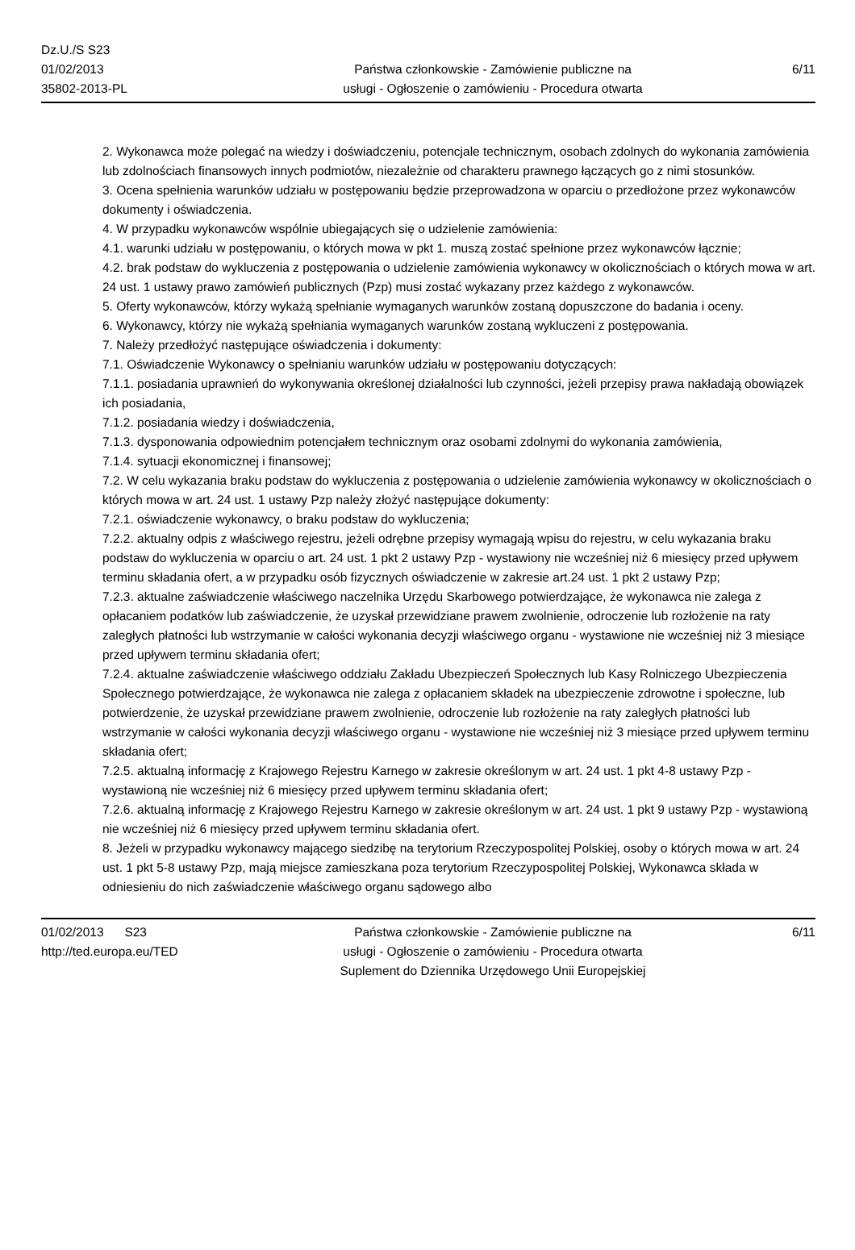Dz.U./S S23
01/02/2013
35802-2013-PL
Państwa członkowskie - Zamówienie publiczne na
usługi - Ogłoszenie o zamówieniu - Procedura otwarta
6/11
2. Wykonawca może polegać na wiedzy i doświadczeniu, potencjale technicznym, osobach zdolnych do wykonania zamówienia lub zdolnościach finansowych innych podmiotów, niezależnie od charakteru prawnego łączących go z nimi stosunków.
3. Ocena spełnienia warunków udziału w postępowaniu będzie przeprowadzona w oparciu o przedłożone przez wykonawców dokumenty i oświadczenia.
4. W przypadku wykonawców wspólnie ubiegających się o udzielenie zamówienia:
4.1. warunki udziału w postępowaniu, o których mowa w pkt 1. muszą zostać spełnione przez wykonawców łącznie;
4.2. brak podstaw do wykluczenia z postępowania o udzielenie zamówienia wykonawcy w okolicznościach o których mowa w art. 24 ust. 1 ustawy prawo zamówień publicznych (Pzp) musi zostać wykazany przez każdego z wykonawców.
5. Oferty wykonawców, którzy wykażą spełnianie wymaganych warunków zostaną dopuszczone do badania i oceny.
6. Wykonawcy, którzy nie wykażą spełniania wymaganych warunków zostaną wykluczeni z postępowania.
7. Należy przedłożyć następujące oświadczenia i dokumenty:
7.1. Oświadczenie Wykonawcy o spełnianiu warunków udziału w postępowaniu dotyczących:
7.1.1. posiadania uprawnień do wykonywania określonej działalności lub czynności, jeżeli przepisy prawa nakładają obowiązek ich posiadania,
7.1.2. posiadania wiedzy i doświadczenia,
7.1.3. dysponowania odpowiednim potencjałem technicznym oraz osobami zdolnymi do wykonania zamówienia,
7.1.4. sytuacji ekonomicznej i finansowej;
7.2. W celu wykazania braku podstaw do wykluczenia z postępowania o udzielenie zamówienia wykonawcy w okolicznościach o których mowa w art. 24 ust. 1 ustawy Pzp należy złożyć następujące dokumenty:
7.2.1. oświadczenie wykonawcy, o braku podstaw do wykluczenia;
7.2.2. aktualny odpis z właściwego rejestru, jeżeli odrębne przepisy wymagają wpisu do rejestru, w celu wykazania braku podstaw do wykluczenia w oparciu o art. 24 ust. 1 pkt 2 ustawy Pzp - wystawiony nie wcześniej niż 6 miesięcy przed upływem terminu składania ofert, a w przypadku osób fizycznych oświadczenie w zakresie art.24 ust. 1 pkt 2 ustawy Pzp;
7.2.3. aktualne zaświadczenie właściwego naczelnika Urzędu Skarbowego potwierdzające, że wykonawca nie zalega z opłacaniem podatków lub zaświadczenie, że uzyskał przewidziane prawem zwolnienie, odroczenie lub rozłożenie na raty zaległych płatności lub wstrzymanie w całości wykonania decyzji właściwego organu - wystawione nie wcześniej niż 3 miesiące przed upływem terminu składania ofert;
7.2.4. aktualne zaświadczenie właściwego oddziału Zakładu Ubezpieczeń Społecznych lub Kasy Rolniczego Ubezpieczenia Społecznego potwierdzające, że wykonawca nie zalega z opłacaniem składek na ubezpieczenie zdrowotne i społeczne, lub potwierdzenie, że uzyskał przewidziane prawem zwolnienie, odroczenie lub rozłożenie na raty zaległych płatności lub wstrzymanie w całości wykonania decyzji właściwego organu - wystawione nie wcześniej niż 3 miesiące przed upływem terminu składania ofert;
7.2.5. aktualną informację z Krajowego Rejestru Karnego w zakresie określonym w art. 24 ust. 1 pkt 4-8 ustawy Pzp - wystawioną nie wcześniej niż 6 miesięcy przed upływem terminu składania ofert;
7.2.6. aktualną informację z Krajowego Rejestru Karnego w zakresie określonym w art. 24 ust. 1 pkt 9 ustawy Pzp - wystawioną nie wcześniej niż 6 miesięcy przed upływem terminu składania ofert.
8. Jeżeli w przypadku wykonawcy mającego siedzibę na terytorium Rzeczypospolitej Polskiej, osoby o których mowa w art. 24 ust. 1 pkt 5-8 ustawy Pzp, mają miejsce zamieszkana poza terytorium Rzeczypospolitej Polskiej, Wykonawca składa w odniesieniu do nich zaświadczenie właściwego organu sądowego albo
01/02/2013 S23
http://ted.europa.eu/TED
Państwa członkowskie - Zamówienie publiczne na
usługi - Ogłoszenie o zamówieniu - Procedura otwarta
Suplement do Dziennika Urzędowego Unii Europejskiej
6/11